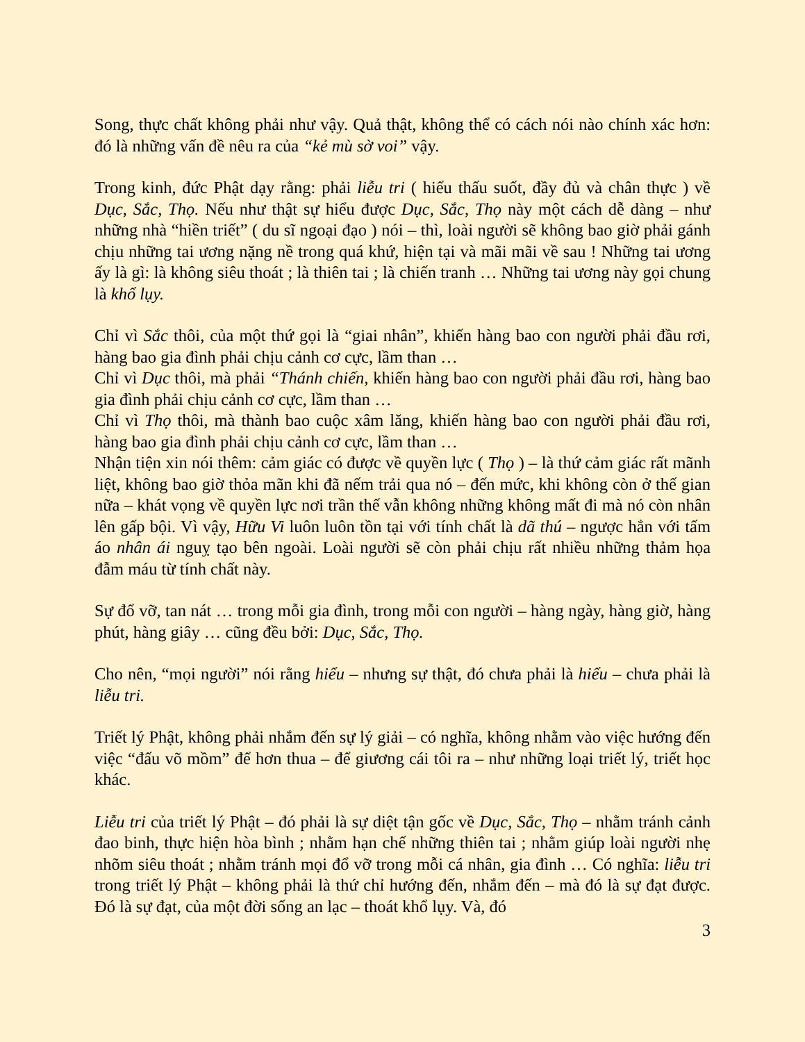Song, thực chất không phải như vậy. Quả thật, không thể có cách nói nào chính xác hơn: đó là những vấn đề nêu ra của “kẻ mù sờ voi” vậy.
Trong kinh, đức Phật dạy rằng: phải liễu tri ( hiểu thấu suốt, đầy đủ và chân thực ) về Dục, Sắc, Thọ. Nếu như thật sự hiểu được Dục, Sắc, Thọ này một cách dễ dàng – như những nhà “hiền triết” ( du sĩ ngoại đạo ) nói – thì, loài người sẽ không bao giờ phải gánh chịu những tai ương nặng nề trong quá khứ, hiện tại và mãi mãi về sau ! Những tai ương ấy là gì: là không siêu thoát ; là thiên tai ; là chiến tranh … Những tai ương này gọi chung là khổ lụy.
Chỉ vì Sắc thôi, của một thứ gọi là “giai nhân”, khiến hàng bao con người phải đầu rơi, hàng bao gia đình phải chịu cảnh cơ cực, lầm than …
Chỉ vì Dục thôi, mà phải “Thánh chiến, khiến hàng bao con người phải đầu rơi, hàng bao gia đình phải chịu cảnh cơ cực, lầm than …
Chỉ vì Thọ thôi, mà thành bao cuộc xâm lăng, khiến hàng bao con người phải đầu rơi, hàng bao gia đình phải chịu cảnh cơ cực, lầm than …
Nhận tiện xin nói thêm: cảm giác có được về quyền lực ( Thọ ) – là thứ cảm giác rất mãnh liệt, không bao giờ thỏa mãn khi đã nếm trải qua nó – đến mức, khi không còn ở thế gian nữa – khát vọng về quyền lực nơi trần thế vẫn không những không mất đi mà nó còn nhân lên gấp bội. Vì vậy, Hữu Vi luôn luôn tồn tại với tính chất là dã thú – ngược hẳn với tấm áo nhân ái nguỵ tạo bên ngoài. Loài người sẽ còn phải chịu rất nhiều những thảm họa đẫm máu từ tính chất này.
Sự đổ vỡ, tan nát … trong mỗi gia đình, trong mỗi con người – hàng ngày, hàng giờ, hàng phút, hàng giây … cũng đều bởi: Dục, Sắc, Thọ.
Cho nên, “mọi người” nói rằng hiểu – nhưng sự thật, đó chưa phải là hiểu – chưa phải là liễu tri.
Triết lý Phật, không phải nhắm đến sự lý giải – có nghĩa, không nhằm vào việc hướng đến việc “đấu võ mồm” để hơn thua – để giương cái tôi ra – như những loại triết lý, triết học khác.
Liễu tri của triết lý Phật – đó phải là sự diệt tận gốc về Dục, Sắc, Thọ – nhằm tránh cảnh đao binh, thực hiện hòa bình ; nhằm hạn chế những thiên tai ; nhằm giúp loài người nhẹ nhõm siêu thoát ; nhằm tránh mọi đổ vỡ trong mỗi cá nhân, gia đình … Có nghĩa: liễu tri trong triết lý Phật – không phải là thứ chỉ hướng đến, nhắm đến – mà đó là sự đạt được. Đó là sự đạt, của một đời sống an lạc – thoát khổ lụy. Và, đó
3